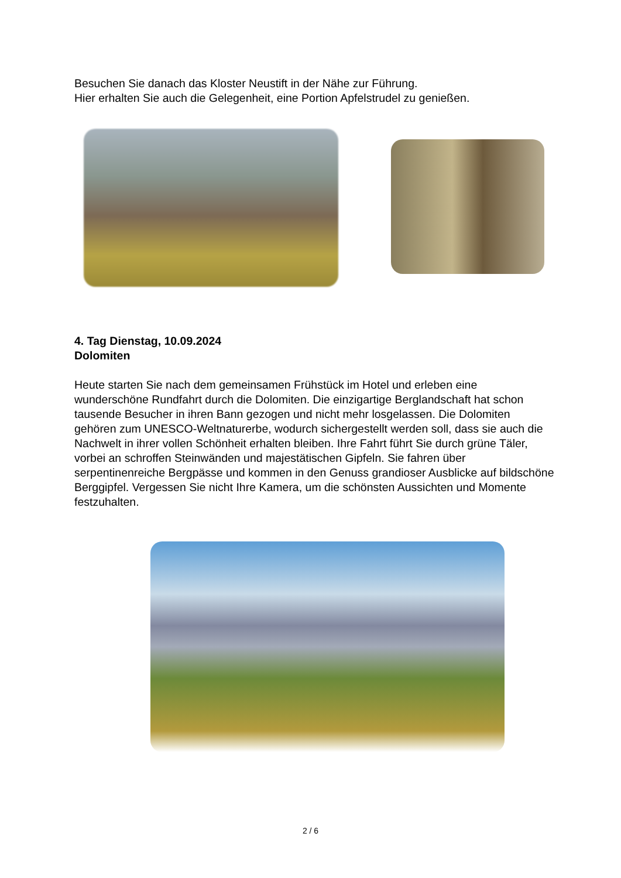Besuchen Sie danach das Kloster Neustift in der Nähe zur Führung.
Hier erhalten Sie auch die Gelegenheit, eine Portion Apfelstrudel zu genießen.
4. Tag Dienstag, 10.09.2024
Dolomiten
Heute starten Sie nach dem gemeinsamen Frühstück im Hotel und erleben eine wunderschöne Rundfahrt durch die Dolomiten. Die einzigartige Berglandschaft hat schon tausende Besucher in ihren Bann gezogen und nicht mehr losgelassen. Die Dolomiten gehören zum UNESCO-Weltnaturerbe, wodurch sichergestellt werden soll, dass sie auch die Nachwelt in ihrer vollen Schönheit erhalten bleiben. Ihre Fahrt führt Sie durch grüne Täler, vorbei an schroffen Steinwänden und majestätischen Gipfeln. Sie fahren über serpentinenreiche Bergpässe und kommen in den Genuss grandioser Ausblicke auf bildschöne Berggipfel. Vergessen Sie nicht Ihre Kamera, um die schönsten Aussichten und Momente festzuhalten.
2 / 6